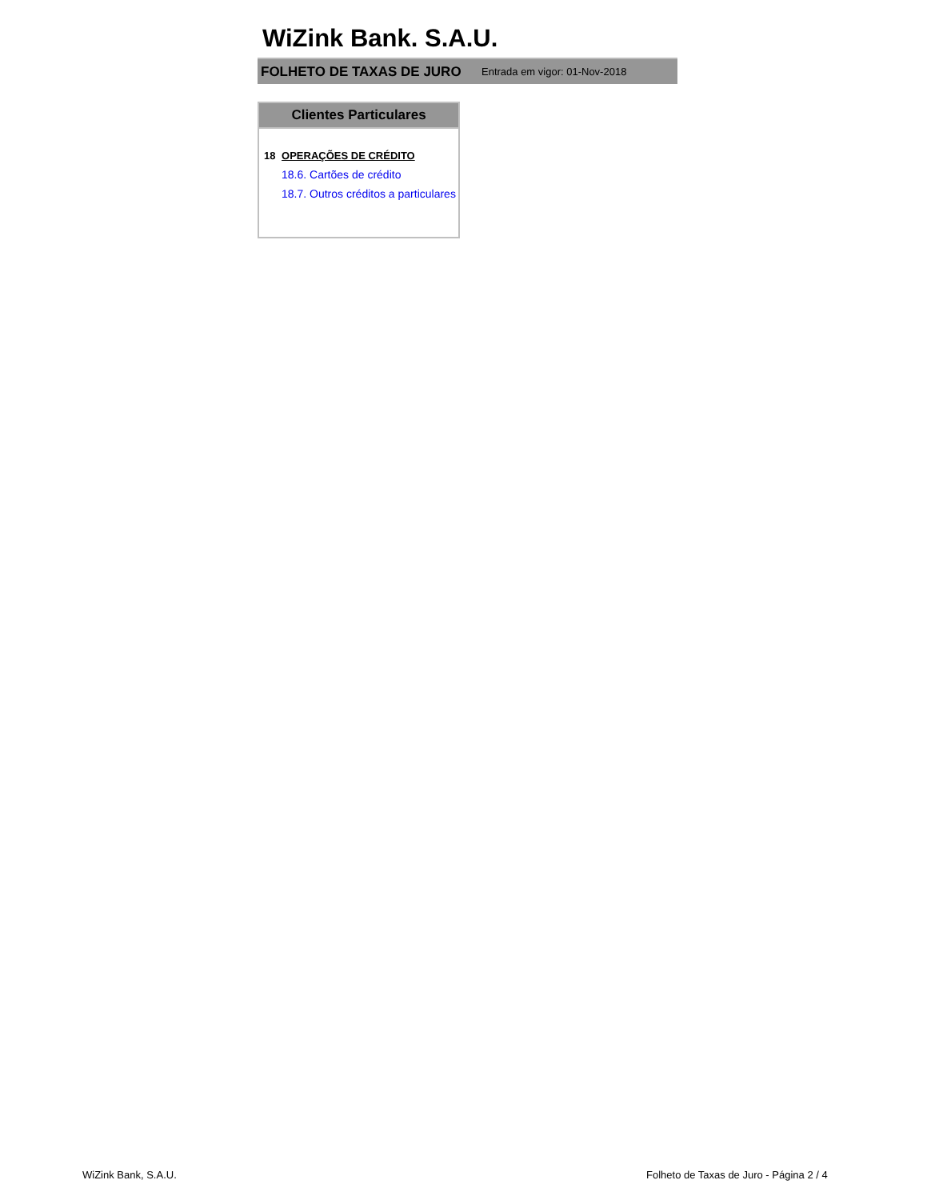WiZink Bank. S.A.U.
FOLHETO DE TAXAS DE JURO Entrada em vigor: 01-Nov-2018
Clientes Particulares
18 OPERAÇÕES DE CRÉDITO
18.6. Cartões de crédito
18.7. Outros créditos a particulares
WiZink Bank, S.A.U.
Folheto de Taxas de Juro - Página 2 / 4